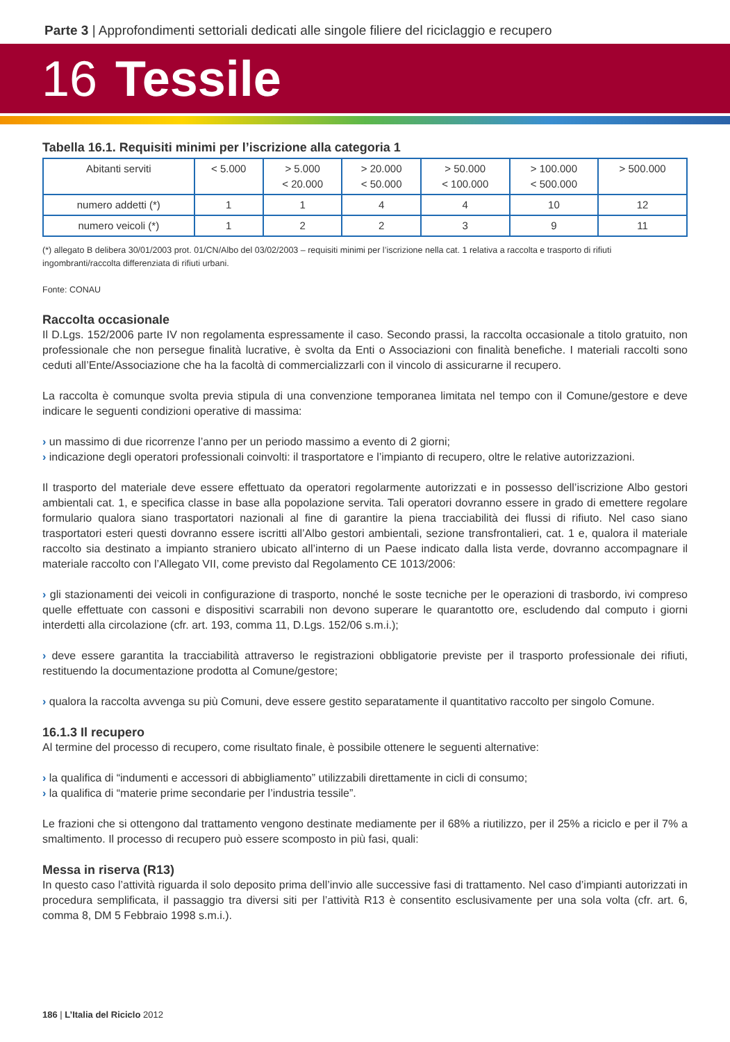Parte 3 | Approfondimenti settoriali dedicati alle singole filiere del riciclaggio e recupero
16 Tessile
Tabella 16.1. Requisiti minimi per l’iscrizione alla categoria 1
| Abitanti serviti | < 5.000 | > 5.000 < 20.000 | > 20.000 < 50.000 | > 50.000 < 100.000 | > 100.000 < 500.000 | > 500.000 |
| numero addetti (*) | 1 | 1 | 4 | 4 | 10 | 12 |
| numero veicoli (*) | 1 | 2 | 2 | 3 | 9 | 11 |
(*) allegato B delibera 30/01/2003 prot. 01/CN/Albo del 03/02/2003 – requisiti minimi per l’iscrizione nella cat. 1 relativa a raccolta e trasporto di rifiuti ingombranti/raccolta differenziata di rifiuti urbani.
Fonte: CONAU
Raccolta occasionale
Il D.Lgs. 152/2006 parte IV non regolamenta espressamente il caso. Secondo prassi, la raccolta occasionale a titolo gratuito, non professionale che non persegue finalità lucrative, è svolta da Enti o Associazioni con finalità benefiche. I materiali raccolti sono ceduti all’Ente/Associazione che ha la facoltà di commercializzarli con il vincolo di assicurarne il recupero.
La raccolta è comunque svolta previa stipula di una convenzione temporanea limitata nel tempo con il Comune/gestore e deve indicare le seguenti condizioni operative di massima:
› un massimo di due ricorrenze l’anno per un periodo massimo a evento di 2 giorni;
› indicazione degli operatori professionali coinvolti: il trasportatore e l’impianto di recupero, oltre le relative autorizzazioni.
Il trasporto del materiale deve essere effettuato da operatori regolarmente autorizzati e in possesso dell’iscrizione Albo gestori ambientali cat. 1, e specifica classe in base alla popolazione servita. Tali operatori dovranno essere in grado di emettere regolare formulario qualora siano trasportatori nazionali al fine di garantire la piena tracciabilità dei flussi di rifiuto. Nel caso siano trasportatori esteri questi dovranno essere iscritti all’Albo gestori ambientali, sezione transfrontalieri, cat. 1 e, qualora il materiale raccolto sia destinato a impianto straniero ubicato all’interno di un Paese indicato dalla lista verde, dovranno accompagnare il materiale raccolto con l’Allegato VII, come previsto dal Regolamento CE 1013/2006:
› gli stazionamenti dei veicoli in configurazione di trasporto, nonché le soste tecniche per le operazioni di trasbordo, ivi compreso quelle effettuate con cassoni e dispositivi scarrabili non devono superare le quarantotto ore, escludendo dal computo i giorni interdetti alla circolazione (cfr. art. 193, comma 11, D.Lgs. 152/06 s.m.i.);
› deve essere garantita la tracciabilità attraverso le registrazioni obbligatorie previste per il trasporto professionale dei rifiuti, restituendo la documentazione prodotta al Comune/gestore;
› qualora la raccolta avvenga su più Comuni, deve essere gestito separatamente il quantitativo raccolto per singolo Comune.
16.1.3 Il recupero
Al termine del processo di recupero, come risultato finale, è possibile ottenere le seguenti alternative:
› la qualifica di “indumenti e accessori di abbigliamento” utilizzabili direttamente in cicli di consumo;
› la qualifica di “materie prime secondarie per l’industria tessile”.
Le frazioni che si ottengono dal trattamento vengono destinate mediamente per il 68% a riutilizzo, per il 25% a riciclo e per il 7% a smaltimento. Il processo di recupero può essere scomposto in più fasi, quali:
Messa in riserva (R13)
In questo caso l’attività riguarda il solo deposito prima dell’invio alle successive fasi di trattamento. Nel caso d’impianti autorizzati in procedura semplificata, il passaggio tra diversi siti per l’attività R13 è consentito esclusivamente per una sola volta (cfr. art. 6, comma 8, DM 5 Febbraio 1998 s.m.i.).
186 | L’Italia del Riciclo 2012